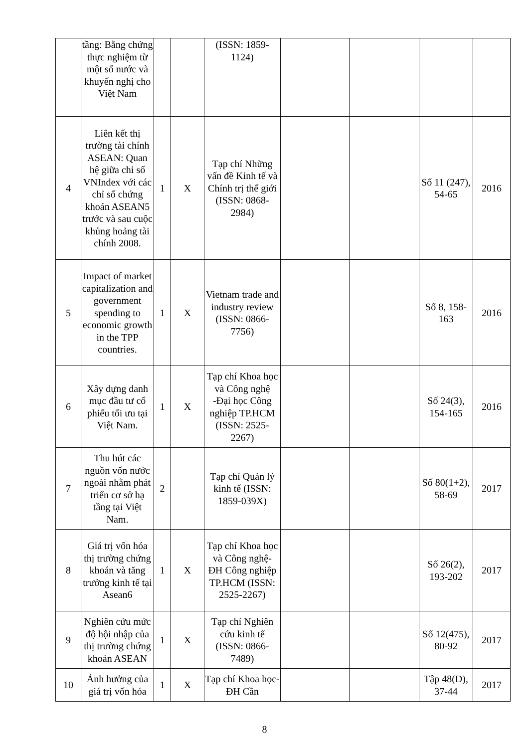| | tầng: Bằng chứng thực nghiệm từ một số nước và khuyến nghị cho Việt Nam | | | (ISSN: 1859-1124) | | | | |
| 4 | Liên kết thị trường tài chính ASEAN: Quan hệ giữa chỉ số VNIndex với các chỉ số chứng khoán ASEAN5 trước và sau cuộc khủng hoảng tài chính 2008. | 1 | X | Tạp chí Những vấn đề Kinh tế và Chính trị thế giới (ISSN: 0868-2984) | | | Số 11 (247), 54-65 | 2016 |
| 5 | Impact of market capitalization and government spending to economic growth in the TPP countries. | 1 | X | Vietnam trade and industry review (ISSN: 0866-7756) | | | Số 8, 158-163 | 2016 |
| 6 | Xây dựng danh mục đầu tư cổ phiếu tối ưu tại Việt Nam. | 1 | X | Tạp chí Khoa học và Công nghệ -Đại học Công nghiệp TP.HCM (ISSN: 2525-2267) | | | Số 24(3), 154-165 | 2016 |
| 7 | Thu hút các nguồn vốn nước ngoài nhằm phát triển cơ sở hạ tầng tại Việt Nam. | 2 | | Tạp chí Quản lý kinh tế (ISSN: 1859-039X) | | | Số 80(1+2), 58-69 | 2017 |
| 8 | Giá trị vốn hóa thị trường chứng khoán và tăng trưởng kinh tế tại Asean6 | 1 | X | Tạp chí Khoa học và Công nghệ- ĐH Công nghiệp TP.HCM (ISSN: 2525-2267) | | | Số 26(2), 193-202 | 2017 |
| 9 | Nghiên cứu mức độ hội nhập của thị trường chứng khoán ASEAN | 1 | X | Tạp chí Nghiên cứu kinh tế (ISSN: 0866-7489) | | | Số 12(475), 80-92 | 2017 |
| 10 | Ảnh hưởng của giá trị vốn hóa | 1 | X | Tạp chí Khoa học- ĐH Cần | | | Tập 48(D), 37-44 | 2017 |
8